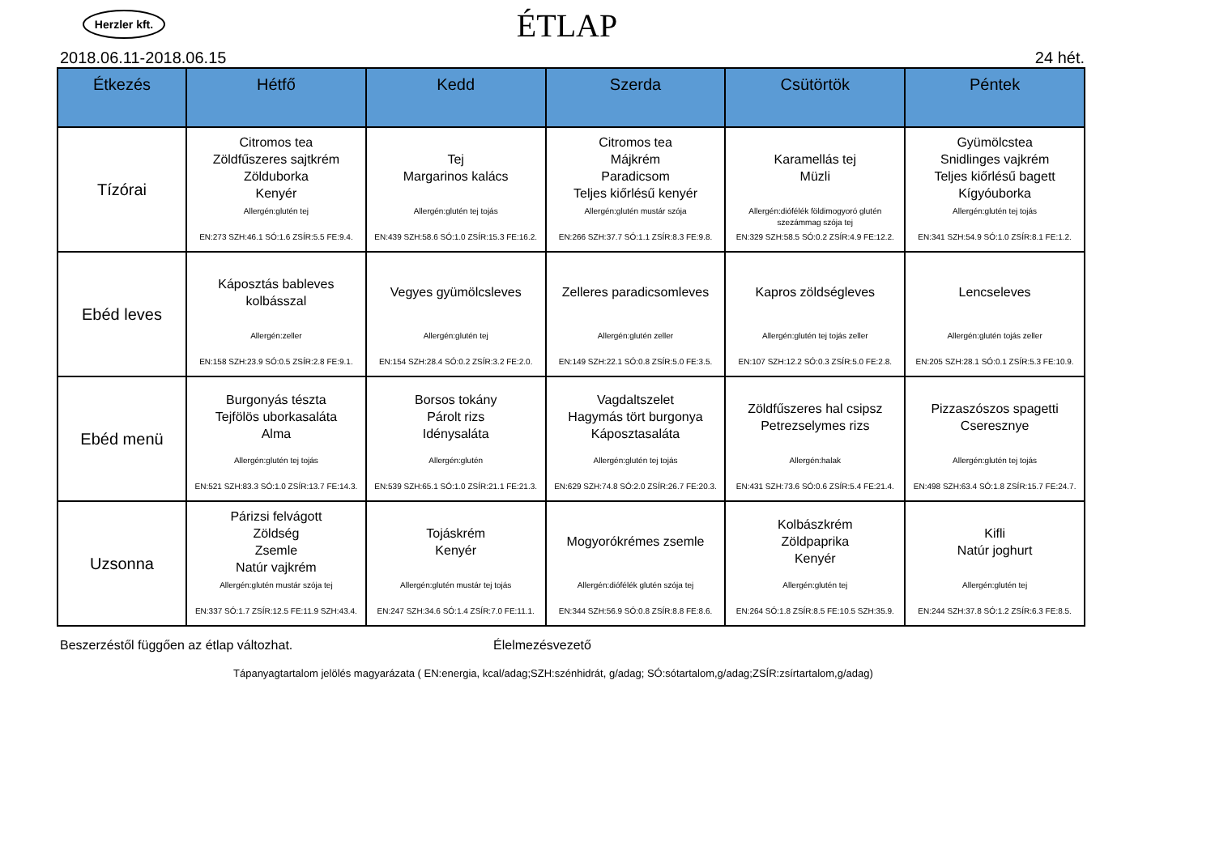Herzler kft.
ÉTLAP
2018.06.11-2018.06.15 24 hét.
| Étkezés | Hétfő | Kedd | Szerda | Csütörtök | Péntek |
| --- | --- | --- | --- | --- | --- |
| Tízórai | Citromos tea Zöldfűszeres sajtkrém Zölduborka Kenyér Allergén:glutén tej EN:273 SZH:46.1 SÓ:1.6 ZSÍR:5.5 FE:9.4. | Tej Margarinos kalács Allergén:glutén tej tojás EN:439 SZH:58.6 SÓ:1.0 ZSÍR:15.3 FE:16.2. | Citromos tea Májkrém Paradicsom Teljes kiőrlésű kenyér Allergén:glutén mustár szója EN:266 SZH:37.7 SÓ:1.1 ZSÍR:8.3 FE:9.8. | Karamellás tej Müzli Allergén:diófélék földimogyoró glutén szezámmag szója tej EN:329 SZH:58.5 SÓ:0.2 ZSÍR:4.9 FE:12.2. | Gyümölcstea Snidlinges vajkrém Teljes kiőrlésű bagett Kígyóuborka Allergén:glutén tej tojás EN:341 SZH:54.9 SÓ:1.0 ZSÍR:8.1 FE:1.2. |
| Ebéd leves | Káposztás bableves kolbásszal Allergén:zeller EN:158 SZH:23.9 SÓ:0.5 ZSÍR:2.8 FE:9.1. | Vegyes gyümölcsleves Allergén:glutén tej EN:154 SZH:28.4 SÓ:0.2 ZSÍR:3.2 FE:2.0. | Zelleres paradicsomleves Allergén:glutén zeller EN:149 SZH:22.1 SÓ:0.8 ZSÍR:5.0 FE:3.5. | Kapros zöldségleves Allergén:glutén tej tojás zeller EN:107 SZH:12.2 SÓ:0.3 ZSÍR:5.0 FE:2.8. | Lencseleves Allergén:glutén tojás zeller EN:205 SZH:28.1 SÓ:0.1 ZSÍR:5.3 FE:10.9. |
| Ebéd menü | Burgonyás tészta Tejfölös uborkasaláta Alma Allergén:glutén tej tojás EN:521 SZH:83.3 SÓ:1.0 ZSÍR:13.7 FE:14.3. | Borsos tokány Párolt rizs Idénysaláta Allergén:glutén EN:539 SZH:65.1 SÓ:1.0 ZSÍR:21.1 FE:21.3. | Vagdaltszelet Hagymás tört burgonya Káposztasaláta Allergén:glutén tej tojás EN:629 SZH:74.8 SÓ:2.0 ZSÍR:26.7 FE:20.3. | Zöldfűszeres hal csipsz Petrezselymes rizs Allergén:halak EN:431 SZH:73.6 SÓ:0.6 ZSÍR:5.4 FE:21.4. | Pizzaszószos spagetti Cseresznye Allergén:glutén tej tojás EN:498 SZH:63.4 SÓ:1.8 ZSÍR:15.7 FE:24.7. |
| Uzsonna | Párizsi felvágott Zöldség Zsemle Natúr vajkrém Allergén:glutén mustár szója tej EN:337 SÓ:1.7 ZSÍR:12.5 FE:11.9 SZH:43.4. | Tojáskrém Kenyér Allergén:glutén mustár tej tojás EN:247 SZH:34.6 SÓ:1.4 ZSÍR:7.0 FE:11.1. | Mogyorókrémes zsemle Allergén:diófélék glutén szója tej EN:344 SZH:56.9 SÓ:0.8 ZSÍR:8.8 FE:8.6. | Kolbászkrém Zöldpaprika Kenyér Allergén:glutén tej EN:264 SÓ:1.8 ZSÍR:8.5 FE:10.5 SZH:35.9. | Kifli Natúr joghurt Allergén:glutén tej EN:244 SZH:37.8 SÓ:1.2 ZSÍR:6.3 FE:8.5. |
Beszerzéstől függően az étlap változhat. Élelmezésvezető
Tápanyagtartalom jelölés magyarázata ( EN:energia, kcal/adag;SZH:szénhidrát, g/adag; SÓ:sótartalom,g/adag;ZSÍR:zsírtartalom,g/adag)